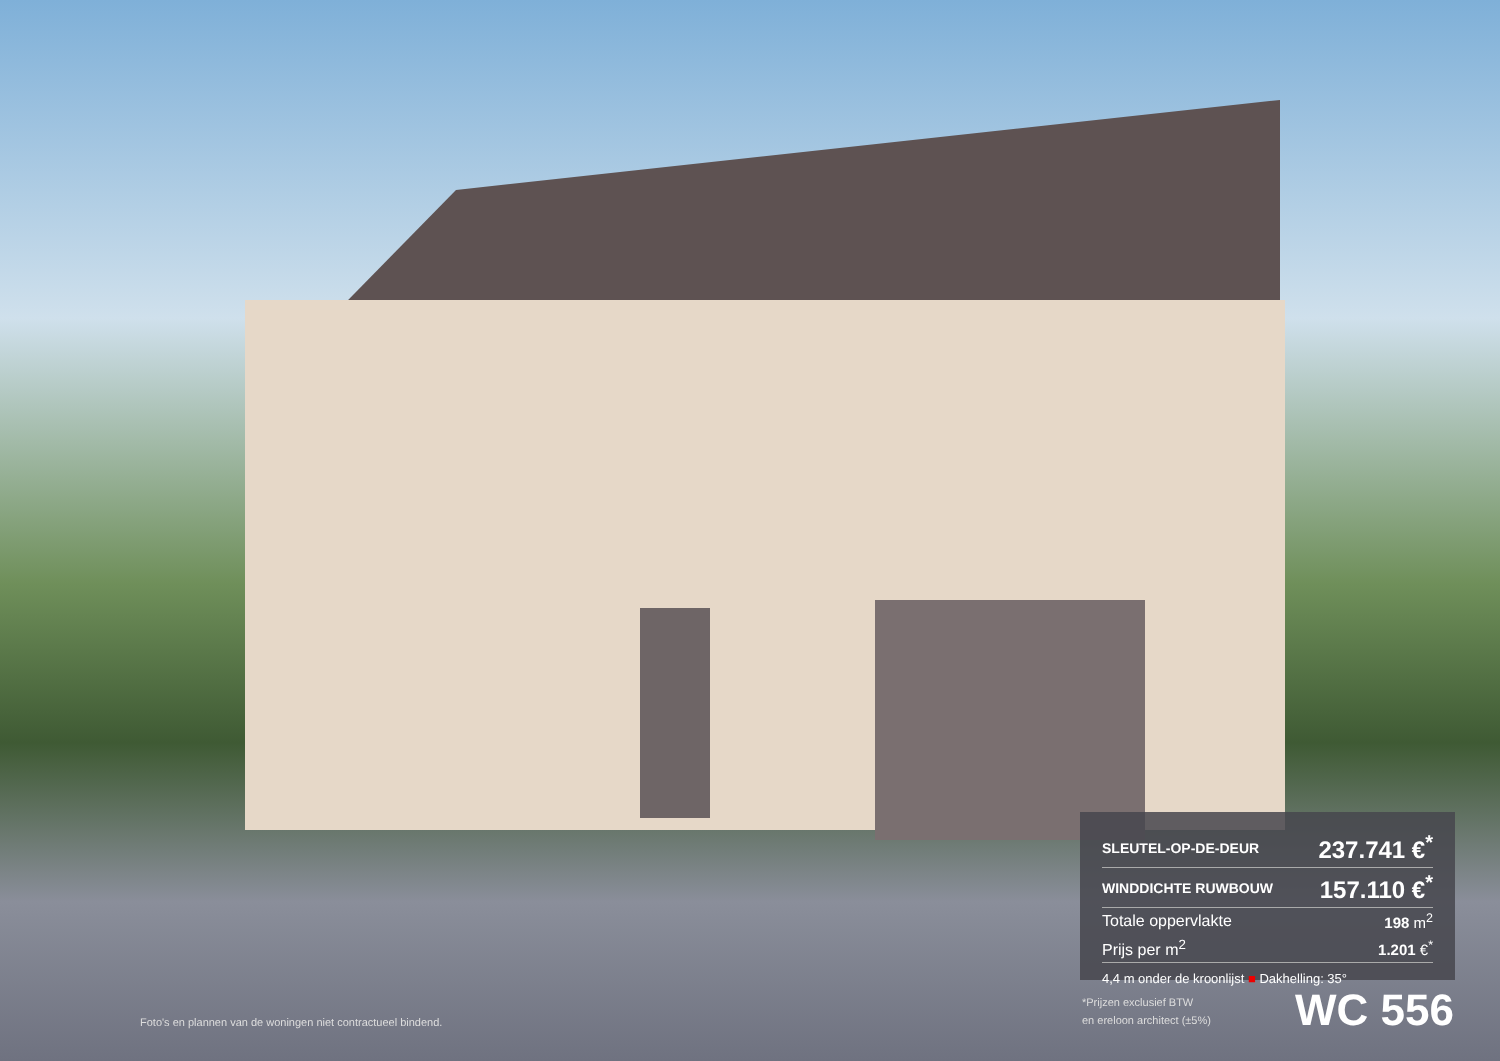| SLEUTEL-OP-DE-DEUR | 237.741 €<sup>*</sup> |
| WINDDICHTE RUWBOUW | 157.110 €<sup>*</sup> |
| Totale oppervlakte | 198 m<sup>2</sup> |
| Prijs per m<sup>2</sup> | 1.201 €<sup>*</sup> |
4,4 m onder de kroonlijst ■ Dakhelling: 35°
*Prijzen exclusief BTW
en ereloon architect (±5%)
WC 556
Foto's en plannen van de woningen niet contractueel bindend.